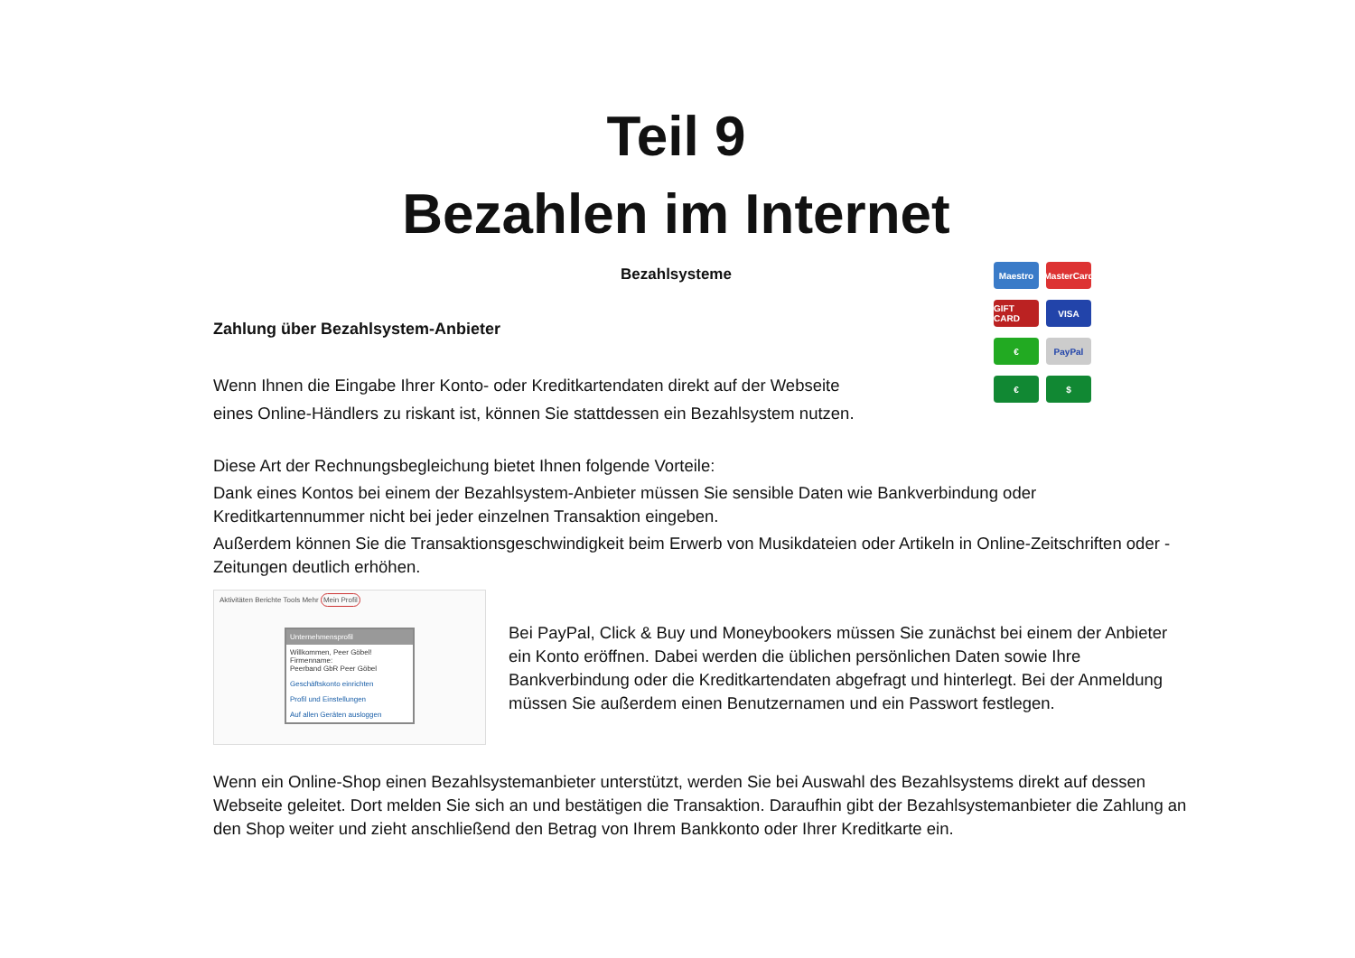Teil 9
Bezahlen im Internet
Bezahlsysteme
Maestro
MasterCard
GIFT CARD
VISA
€
PayPal
€
$
Zahlung über Bezahlsystem-Anbieter
Wenn Ihnen die Eingabe Ihrer Konto- oder Kreditkartendaten direkt auf der Webseite
eines Online-Händlers zu riskant ist, können Sie stattdessen ein Bezahlsystem nutzen.
Diese Art der Rechnungsbegleichung bietet Ihnen folgende Vorteile:
Dank eines Kontos bei einem der Bezahlsystem-Anbieter müssen Sie sensible Daten wie Bankverbindung oder Kreditkartennummer nicht bei jeder einzelnen Transaktion eingeben.
Außerdem können Sie die Transaktionsgeschwindigkeit beim Erwerb von Musikdateien oder Artikeln in Online-Zeitschriften oder -Zeitungen deutlich erhöhen.
Aktivitäten Berichte Tools Mehr Mein Profil
Unternehmensprofil
Willkommen, Peer Göbel!
Firmenname:
Peerband GbR Peer Göbel
Geschäftskonto einrichten
Profil und Einstellungen
Auf allen Geräten ausloggen
Bei PayPal, Click & Buy und Moneybookers müssen Sie zunächst bei einem der Anbieter ein Konto eröffnen. Dabei werden die üblichen persönlichen Daten sowie Ihre Bankverbindung oder die Kreditkartendaten abgefragt und hinterlegt. Bei der Anmeldung müssen Sie außerdem einen Benutzernamen und ein Passwort festlegen.
Wenn ein Online-Shop einen Bezahlsystemanbieter unterstützt, werden Sie bei Auswahl des Bezahlsystems direkt auf dessen Webseite geleitet. Dort melden Sie sich an und bestätigen die Transaktion. Daraufhin gibt der Bezahlsystemanbieter die Zahlung an den Shop weiter und zieht anschließend den Betrag von Ihrem Bankkonto oder Ihrer Kreditkarte ein.